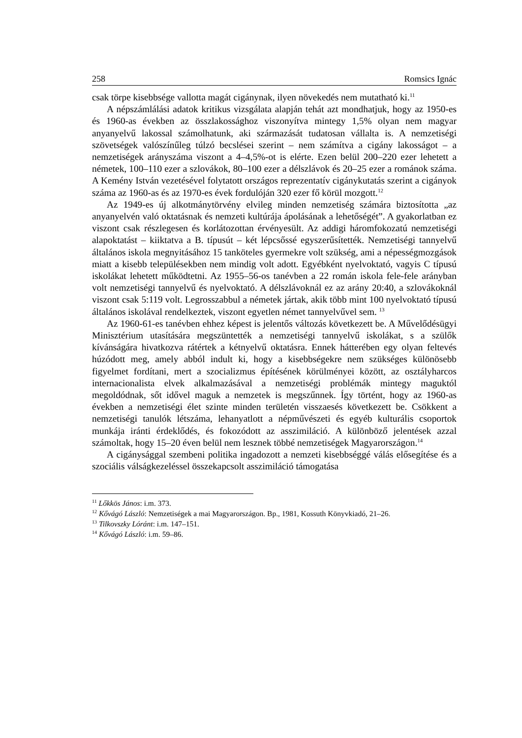258 Romsics Ignác
csak törpe kisebbsége vallotta magát cigánynak, ilyen növekedés nem mutatható ki.<sup>11</sup>
A népszámlálási adatok kritikus vizsgálata alapján tehát azt mondhatjuk, hogy az 1950-es és 1960-as években az összlakossághoz viszonyítva mintegy 1,5% olyan nem magyar anyanyelvű lakossal számolhatunk, aki származását tudatosan vállalta is. A nemzetiségi szövetségek valószínűleg túlzó becslései szerint – nem számítva a cigány lakosságot – a nemzetiségek arányszáma viszont a 4–4,5%-ot is elérte. Ezen belül 200–220 ezer lehetett a németek, 100–110 ezer a szlovákok, 80–100 ezer a délszlávok és 20–25 ezer a románok száma. A Kemény István vezetésével folytatott országos reprezentatív cigánykutatás szerint a cigányok száma az 1960-as és az 1970-es évek fordulóján 320 ezer fő körül mozgott.<sup>12</sup>
Az 1949-es új alkotmánytörvény elvileg minden nemzetiség számára biztosította „az anyanyelvén való oktatásnak és nemzeti kultúrája ápolásának a lehetőségét”. A gyakorlatban ez viszont csak részlegesen és korlátozottan érvényesült. Az addigi háromfokozatú nemzetiségi alapoktatást – kiiktatva a B. típusút – két lépcsőssé egyszerűsítették. Nemzetiségi tannyelvű általános iskola megnyitásához 15 tanköteles gyermekre volt szükség, ami a népességmozgások miatt a kisebb településekben nem mindig volt adott. Egyébként nyelvoktató, vagyis C típusú iskolákat lehetett működtetni. Az 1955–56-os tanévben a 22 román iskola fele-fele arányban volt nemzetiségi tannyelvű és nyelvoktató. A délszlávoknál ez az arány 20:40, a szlovákoknál viszont csak 5:119 volt. Legrosszabbul a németek jártak, akik több mint 100 nyelvoktató típusú általános iskolával rendelkeztek, viszont egyetlen német tannyelvűvel sem. <sup>13</sup>
Az 1960-61-es tanévben ehhez képest is jelentős változás következett be. A Művelődésügyi Minisztérium utasítására megszüntették a nemzetiségi tannyelvű iskolákat, s a szülők kívánságára hivatkozva rátértek a kétnyelvű oktatásra. Ennek hátterében egy olyan feltevés húzódott meg, amely abból indult ki, hogy a kisebbségekre nem szükséges különösebb figyelmet fordítani, mert a szocializmus építésének körülményei között, az osztályharcos internacionalista elvek alkalmazásával a nemzetiségi problémák mintegy maguktól megoldódnak, sőt idővel maguk a nemzetek is megszűnnek. Így történt, hogy az 1960-as években a nemzetiségi élet szinte minden területén visszaesés következett be. Csökkent a nemzetiségi tanulók létszáma, lehanyatlott a népművészeti és egyéb kulturális csoportok munkája iránti érdeklődés, és fokozódott az asszimiláció. A különböző jelentések azzal számoltak, hogy 15–20 éven belül nem lesznek többé nemzetiségek Magyarországon.<sup>14</sup>
A cigánysággal szembeni politika ingadozott a nemzeti kisebbséggé válás elősegítése és a szociális válságkezeléssel összekapcsolt asszimiláció támogatása
<sup>11</sup> Lőkkös János: i.m. 373.
<sup>12</sup> Kővágó László: Nemzetiségek a mai Magyarországon. Bp., 1981, Kossuth Könyvkiadó, 21–26.
<sup>13</sup> Tilkovszky Lóránt: i.m. 147–151.
<sup>14</sup> Kővágó László: i.m. 59–86.